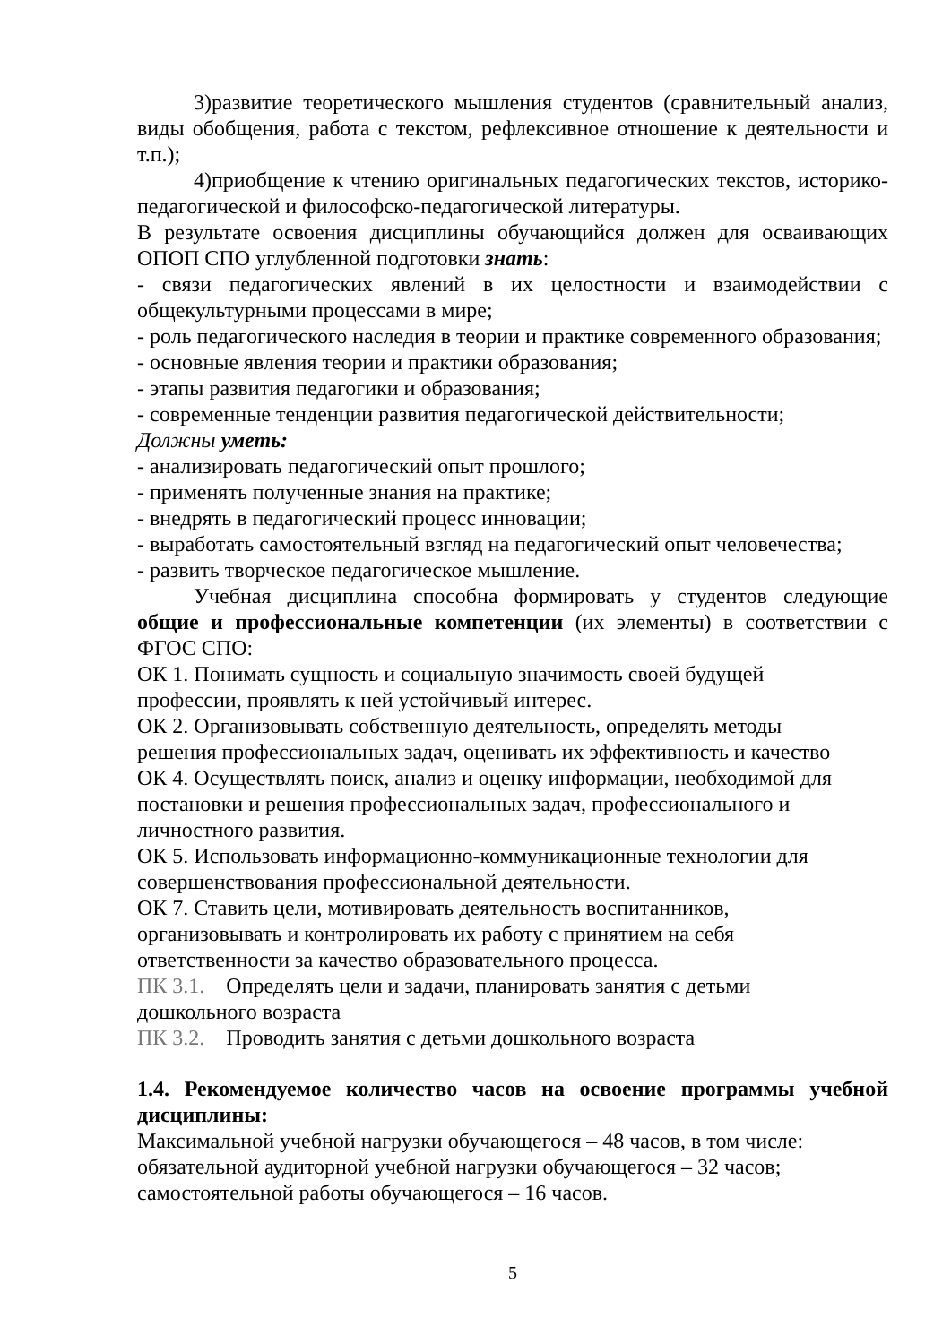3)развитие теоретического мышления студентов (сравнительный анализ, виды обобщения, работа с текстом, рефлексивное отношение к деятельности и т.п.);
4)приобщение к чтению оригинальных педагогических текстов, историко-педагогической и философско-педагогической литературы.
В результате освоения дисциплины обучающийся должен для осваивающих ОПОП СПО углубленной подготовки знать:
- связи педагогических явлений в их целостности и взаимодействии с общекультурными процессами в мире;
- роль педагогического наследия в теории и практике современного образования;
- основные явления теории и практики образования;
- этапы развития педагогики и образования;
- современные тенденции развития педагогической действительности;
Должны уметь:
- анализировать педагогический опыт прошлого;
- применять полученные знания на практике;
- внедрять в педагогический процесс инновации;
- выработать самостоятельный взгляд на педагогический опыт человечества;
- развить творческое педагогическое мышление.
Учебная дисциплина способна формировать у студентов следующие общие и профессиональные компетенции (их элементы) в соответствии с ФГОС СПО:
ОК 1. Понимать сущность и социальную значимость своей будущей
профессии, проявлять к ней устойчивый интерес.
ОК 2. Организовывать собственную деятельность, определять методы
решения профессиональных задач, оценивать их эффективность и качество
ОК 4. Осуществлять поиск, анализ и оценку информации, необходимой для
постановки и решения профессиональных задач, профессионального и
личностного развития.
ОК 5. Использовать информационно-коммуникационные технологии для
совершенствования профессиональной деятельности.
ОК 7. Ставить цели, мотивировать деятельность воспитанников,
организовывать и контролировать их работу с принятием на себя
ответственности за качество образовательного процесса.
ПК 3.1. Определять цели и задачи, планировать занятия с детьми
дошкольного возраста
ПК 3.2. Проводить занятия с детьми дошкольного возраста
1.4. Рекомендуемое количество часов на освоение программы учебной дисциплины:
Максимальной учебной нагрузки обучающегося – 48 часов, в том числе:
обязательной аудиторной учебной нагрузки обучающегося – 32 часов;
самостоятельной работы обучающегося – 16 часов.
5